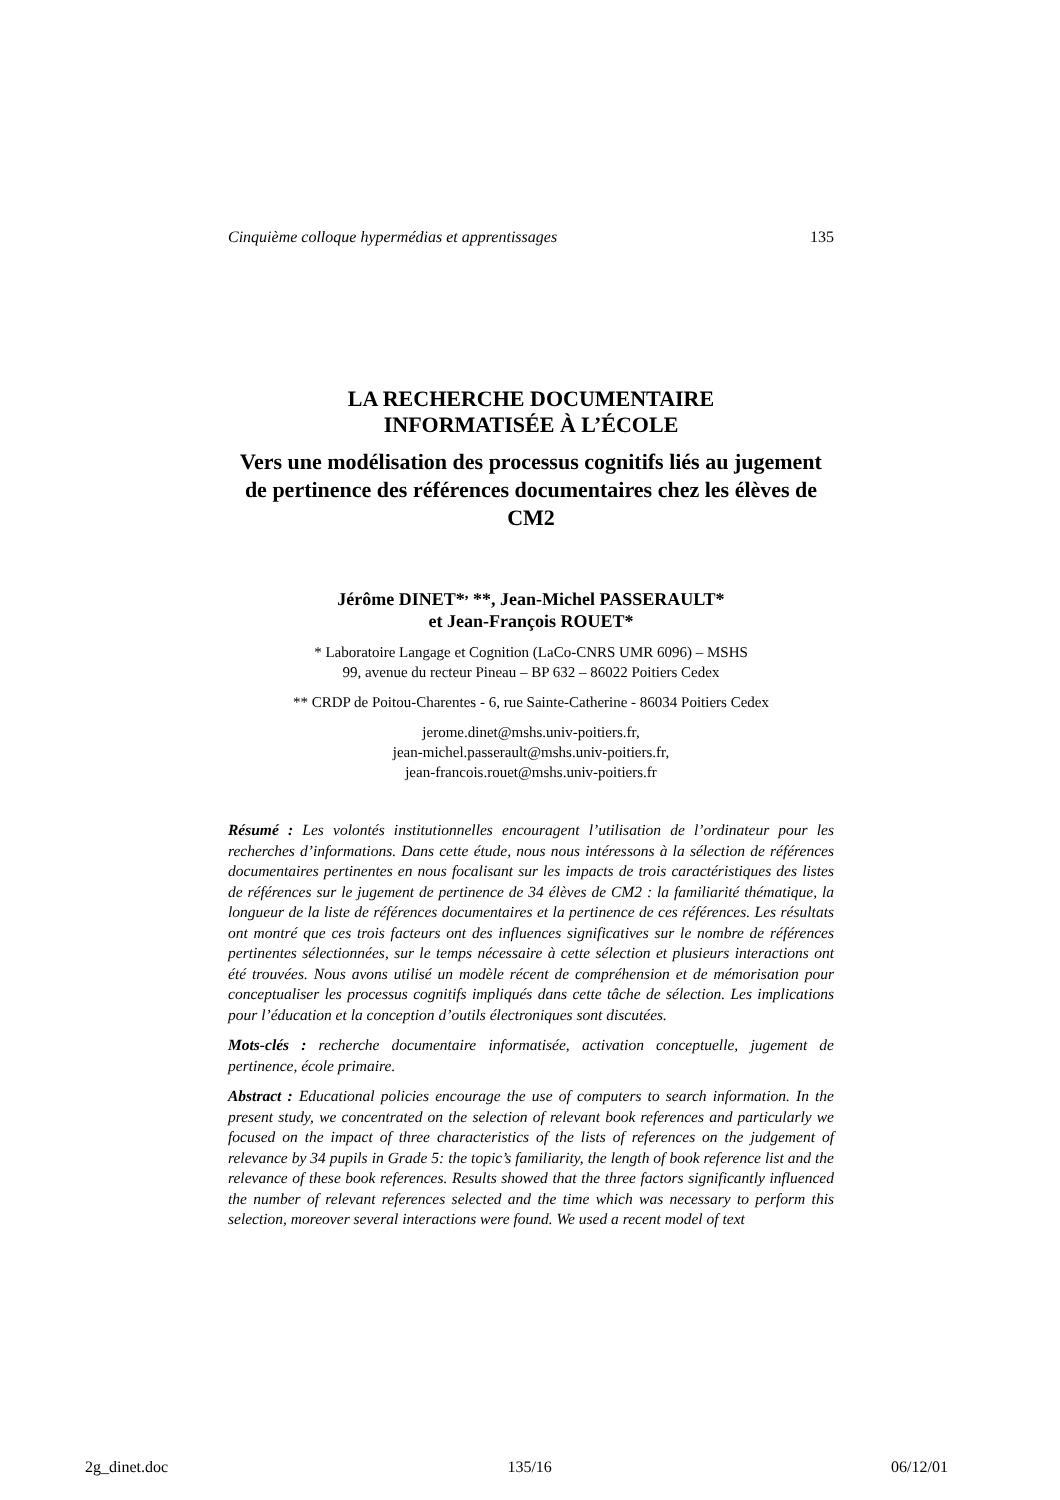Cinquième colloque hypermédias et apprentissages 135
LA RECHERCHE DOCUMENTAIRE
INFORMATISÉE À L’ÉCOLE
Vers une modélisation des processus cognitifs liés au jugement de pertinence des références documentaires chez les élèves de CM2
Jérôme DINET*<sup>,</sup> **, Jean-Michel PASSERAULT*
et Jean-François ROUET*
* Laboratoire Langage et Cognition (LaCo-CNRS UMR 6096) – MSHS
99, avenue du recteur Pineau – BP 632 – 86022 Poitiers Cedex
** CRDP de Poitou-Charentes - 6, rue Sainte-Catherine - 86034 Poitiers Cedex
jerome.dinet@mshs.univ-poitiers.fr,
jean-michel.passerault@mshs.univ-poitiers.fr,
jean-francois.rouet@mshs.univ-poitiers.fr
Résumé : Les volontés institutionnelles encouragent l’utilisation de l’ordinateur pour les recherches d’informations. Dans cette étude, nous nous intéressons à la sélection de références documentaires pertinentes en nous focalisant sur les impacts de trois caractéristiques des listes de références sur le jugement de pertinence de 34 élèves de CM2 : la familiarité thématique, la longueur de la liste de références documentaires et la pertinence de ces références. Les résultats ont montré que ces trois facteurs ont des influences significatives sur le nombre de références pertinentes sélectionnées, sur le temps nécessaire à cette sélection et plusieurs interactions ont été trouvées. Nous avons utilisé un modèle récent de compréhension et de mémorisation pour conceptualiser les processus cognitifs impliqués dans cette tâche de sélection. Les implications pour l’éducation et la conception d’outils électroniques sont discutées.
Mots-clés : recherche documentaire informatisée, activation conceptuelle, jugement de pertinence, école primaire.
Abstract : Educational policies encourage the use of computers to search information. In the present study, we concentrated on the selection of relevant book references and particularly we focused on the impact of three characteristics of the lists of references on the judgement of relevance by 34 pupils in Grade 5: the topic’s familiarity, the length of book reference list and the relevance of these book references. Results showed that the three factors significantly influenced the number of relevant references selected and the time which was necessary to perform this selection, moreover several interactions were found. We used a recent model of text
2g_dinet.doc 135/16 06/12/01